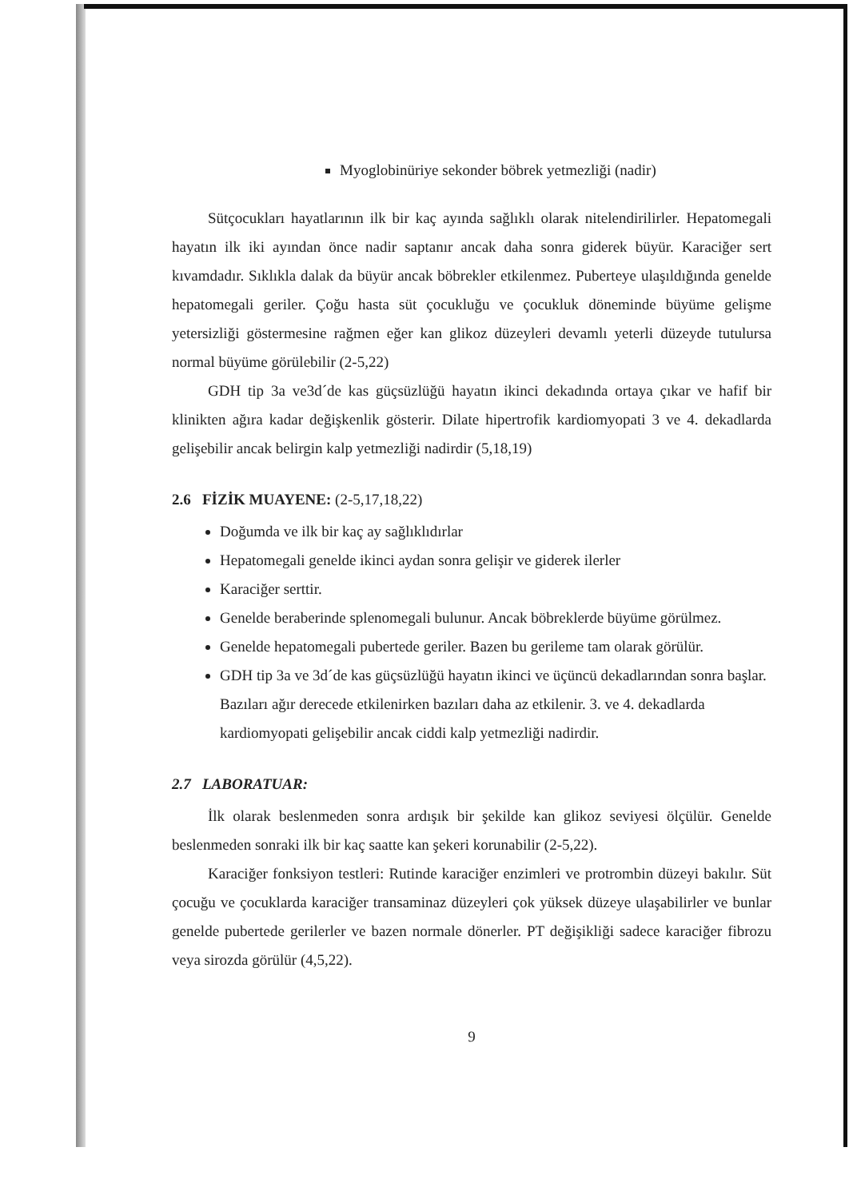Myoglobinüriye sekonder böbrek yetmezliği (nadir)
Sütçocukları hayatlarının ilk bir kaç ayında sağlıklı olarak nitelendirilirler. Hepatomegali hayatın ilk iki ayından önce nadir saptanır ancak daha sonra giderek büyür. Karaciğer sert kıvamdadır. Sıklıkla dalak da büyür ancak böbrekler etkilenmez. Puberteye ulaşıldığında genelde hepatomegali geriler. Çoğu hasta süt çocukluğu ve çocukluk döneminde büyüme gelişme yetersizliği göstermesine rağmen eğer kan glikoz düzeyleri devamlı yeterli düzeyde tutulursa normal büyüme görülebilir (2-5,22)
GDH tip 3a ve3d´de kas güçsüzlüğü hayatın ikinci dekadında ortaya çıkar ve hafif bir klinikten ağıra kadar değişkenlik gösterir. Dilate hipertrofik kardiomyopati 3 ve 4. dekadlarda gelişebilir ancak belirgin kalp yetmezliği nadirdir (5,18,19)
2.6 FİZİK MUAYENE: (2-5,17,18,22)
Doğumda ve ilk bir kaç ay sağlıklıdırlar
Hepatomegali genelde ikinci aydan sonra gelişir ve giderek ilerler
Karaciğer serttir.
Genelde beraberinde splenomegali bulunur. Ancak böbreklerde büyüme görülmez.
Genelde hepatomegali pubertede geriler. Bazen bu gerileme tam olarak görülür.
GDH tip 3a ve 3d´de kas güçsüzlüğü hayatın ikinci ve üçüncü dekadlarından sonra başlar. Bazıları ağır derecede etkilenirken bazıları daha az etkilenir. 3. ve 4. dekadlarda kardiomyopati gelişebilir ancak ciddi kalp yetmezliği nadirdir.
2.7 LABORATUAR:
İlk olarak beslenmeden sonra ardışık bir şekilde kan glikoz seviyesi ölçülür. Genelde beslenmeden sonraki ilk bir kaç saatte kan şekeri korunabilir (2-5,22).
Karaciğer fonksiyon testleri: Rutinde karaciğer enzimleri ve protrombin düzeyi bakılır. Süt çocuğu ve çocuklarda karaciğer transaminaz düzeyleri çok yüksek düzeye ulaşabilirler ve bunlar genelde pubertede gerilerler ve bazen normale dönerler. PT değişikliği sadece karaciğer fibrozu veya sirozda görülür (4,5,22).
9